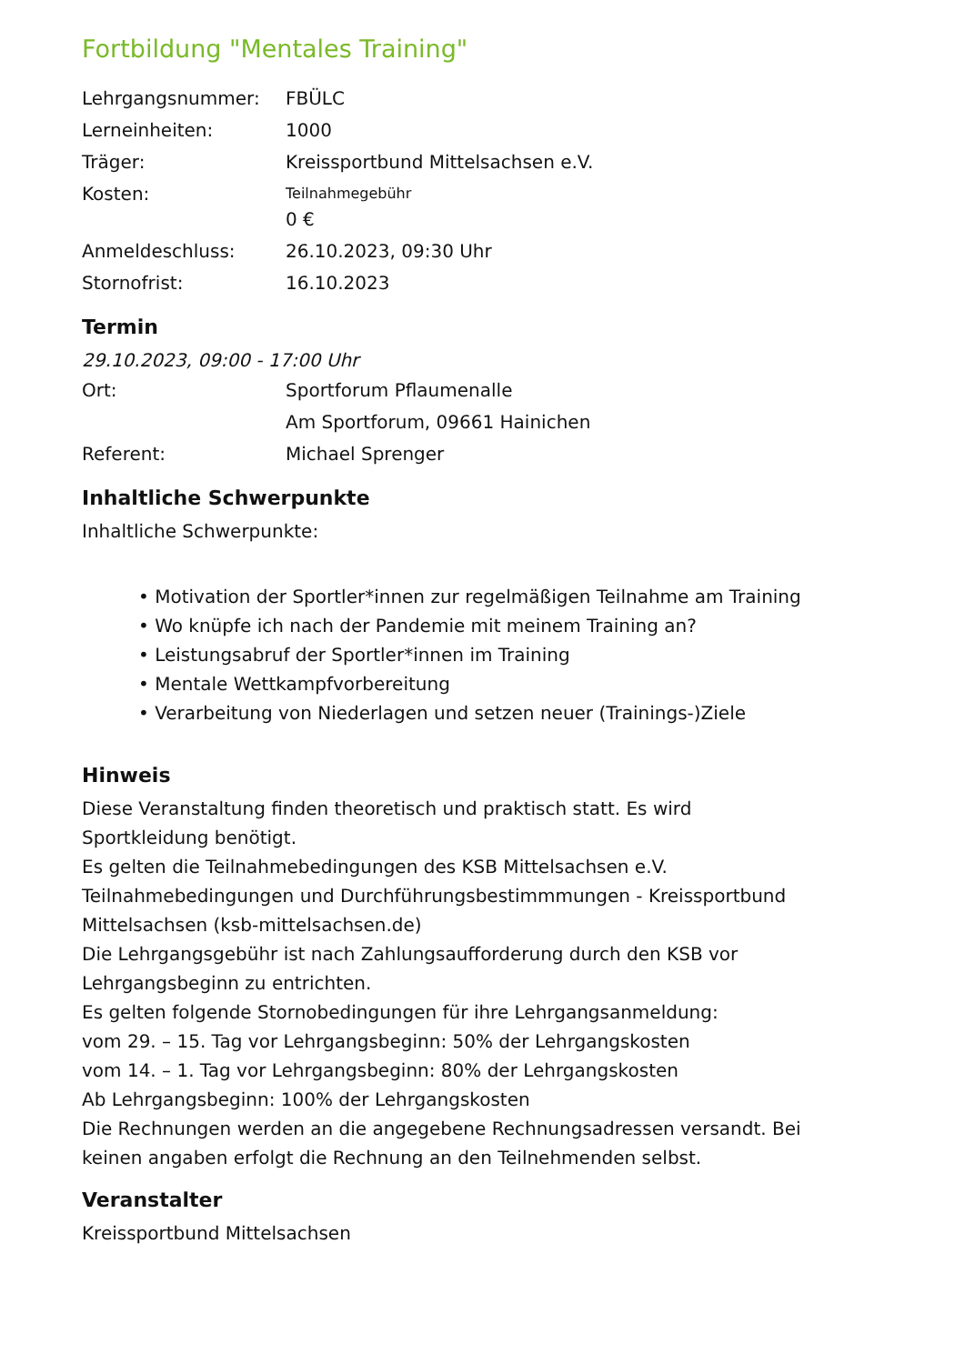Fortbildung "Mentales Training"
| Lehrgangsnummer: | FBÜLC |
| Lerneinheiten: | 1000 |
| Träger: | Kreissportbund Mittelsachsen e.V. |
| Kosten: | Teilnahmegebühr 0 € |
| Anmeldeschluss: | 26.10.2023, 09:30 Uhr |
| Stornofrist: | 16.10.2023 |
Termin
29.10.2023, 09:00 - 17:00 Uhr
| Ort: | Sportforum Pflaumenalle Am Sportforum, 09661 Hainichen |
| Referent: | Michael Sprenger |
Inhaltliche Schwerpunkte
Inhaltliche Schwerpunkte:
• Motivation der Sportler*innen zur regelmäßigen Teilnahme am Training
• Wo knüpfe ich nach der Pandemie mit meinem Training an?
• Leistungsabruf der Sportler*innen im Training
• Mentale Wettkampfvorbereitung
• Verarbeitung von Niederlagen und setzen neuer (Trainings-)Ziele
Hinweis
Diese Veranstaltung finden theoretisch und praktisch statt. Es wird
Sportkleidung benötigt.
Es gelten die Teilnahmebedingungen des KSB Mittelsachsen e.V.
Teilnahmebedingungen und Durchführungsbestimmmungen - Kreissportbund
Mittelsachsen (ksb-mittelsachsen.de)
Die Lehrgangsgebühr ist nach Zahlungsaufforderung durch den KSB vor
Lehrgangsbeginn zu entrichten.
Es gelten folgende Stornobedingungen für ihre Lehrgangsanmeldung:
vom 29. – 15. Tag vor Lehrgangsbeginn: 50% der Lehrgangskosten
vom 14. – 1. Tag vor Lehrgangsbeginn: 80% der Lehrgangskosten
Ab Lehrgangsbeginn: 100% der Lehrgangskosten
Die Rechnungen werden an die angegebene Rechnungsadressen versandt. Bei
keinen angaben erfolgt die Rechnung an den Teilnehmenden selbst.
Veranstalter
Kreissportbund Mittelsachsen